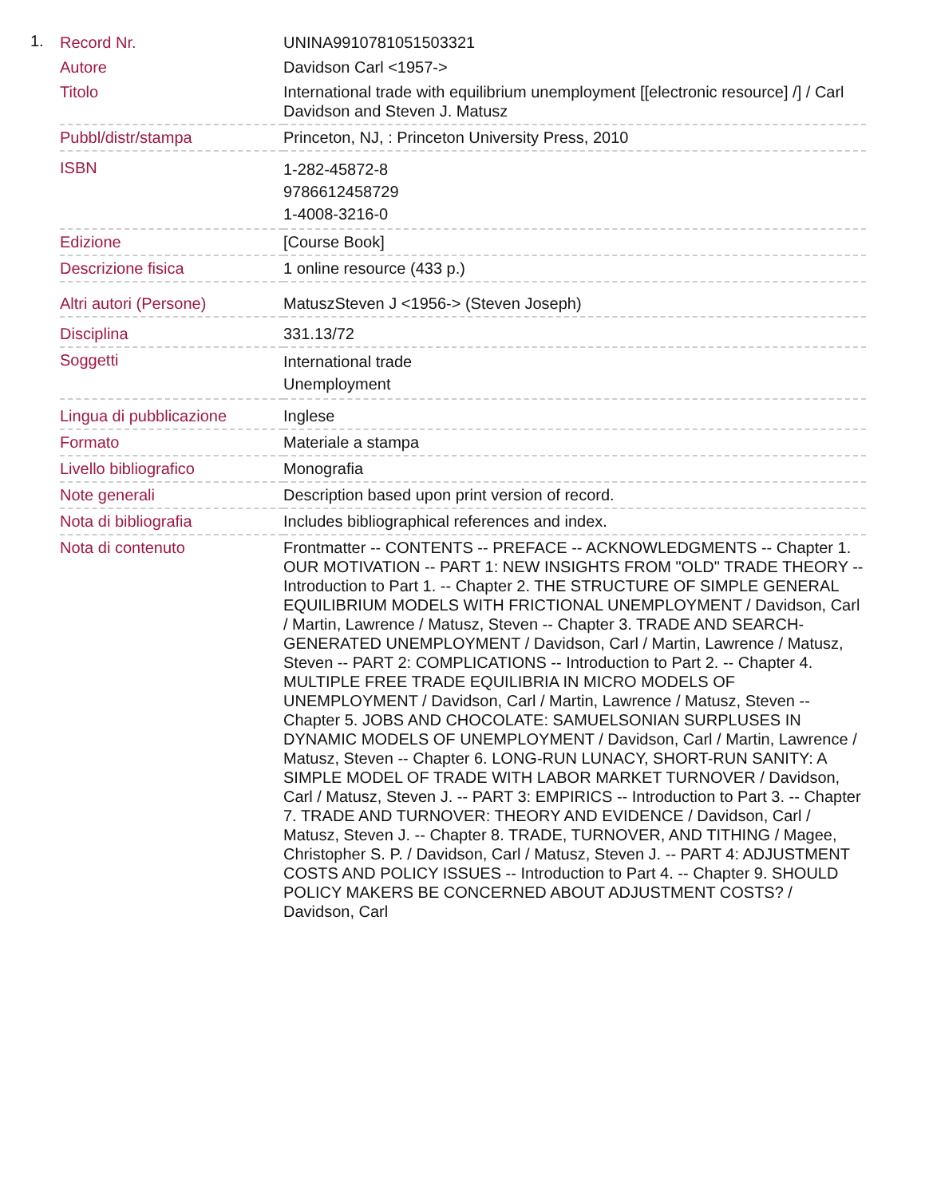1.
| Record Nr. | UNINA9910781051503321 |
| Autore | Davidson Carl <1957-> |
| Titolo | International trade with equilibrium unemployment [[electronic resource] /] / Carl Davidson and Steven J. Matusz |
| Pubbl/distr/stampa | Princeton, NJ, : Princeton University Press, 2010 |
| ISBN | 1-282-45872-8 9786612458729 1-4008-3216-0 |
| Edizione | [Course Book] |
| Descrizione fisica | 1 online resource (433 p.) |
| Altri autori (Persone) | MatuszSteven J <1956-> (Steven Joseph) |
| Disciplina | 331.13/72 |
| Soggetti | International trade Unemployment |
| Lingua di pubblicazione | Inglese |
| Formato | Materiale a stampa |
| Livello bibliografico | Monografia |
| Note generali | Description based upon print version of record. |
| Nota di bibliografia | Includes bibliographical references and index. |
| Nota di contenuto | Frontmatter -- CONTENTS -- PREFACE -- ACKNOWLEDGMENTS -- Chapter 1. OUR MOTIVATION -- PART 1: NEW INSIGHTS FROM "OLD" TRADE THEORY -- Introduction to Part 1. -- Chapter 2. THE STRUCTURE OF SIMPLE GENERAL EQUILIBRIUM MODELS WITH FRICTIONAL UNEMPLOYMENT / Davidson, Carl / Martin, Lawrence / Matusz, Steven -- Chapter 3. TRADE AND SEARCH-GENERATED UNEMPLOYMENT / Davidson, Carl / Martin, Lawrence / Matusz, Steven -- PART 2: COMPLICATIONS -- Introduction to Part 2. -- Chapter 4. MULTIPLE FREE TRADE EQUILIBRIA IN MICRO MODELS OF UNEMPLOYMENT / Davidson, Carl / Martin, Lawrence / Matusz, Steven -- Chapter 5. JOBS AND CHOCOLATE: SAMUELSONIAN SURPLUSES IN DYNAMIC MODELS OF UNEMPLOYMENT / Davidson, Carl / Martin, Lawrence / Matusz, Steven -- Chapter 6. LONG-RUN LUNACY, SHORT-RUN SANITY: A SIMPLE MODEL OF TRADE WITH LABOR MARKET TURNOVER / Davidson, Carl / Matusz, Steven J. -- PART 3: EMPIRICS -- Introduction to Part 3. -- Chapter 7. TRADE AND TURNOVER: THEORY AND EVIDENCE / Davidson, Carl / Matusz, Steven J. -- Chapter 8. TRADE, TURNOVER, AND TITHING / Magee, Christopher S. P. / Davidson, Carl / Matusz, Steven J. -- PART 4: ADJUSTMENT COSTS AND POLICY ISSUES -- Introduction to Part 4. -- Chapter 9. SHOULD POLICY MAKERS BE CONCERNED ABOUT ADJUSTMENT COSTS? / Davidson, Carl |